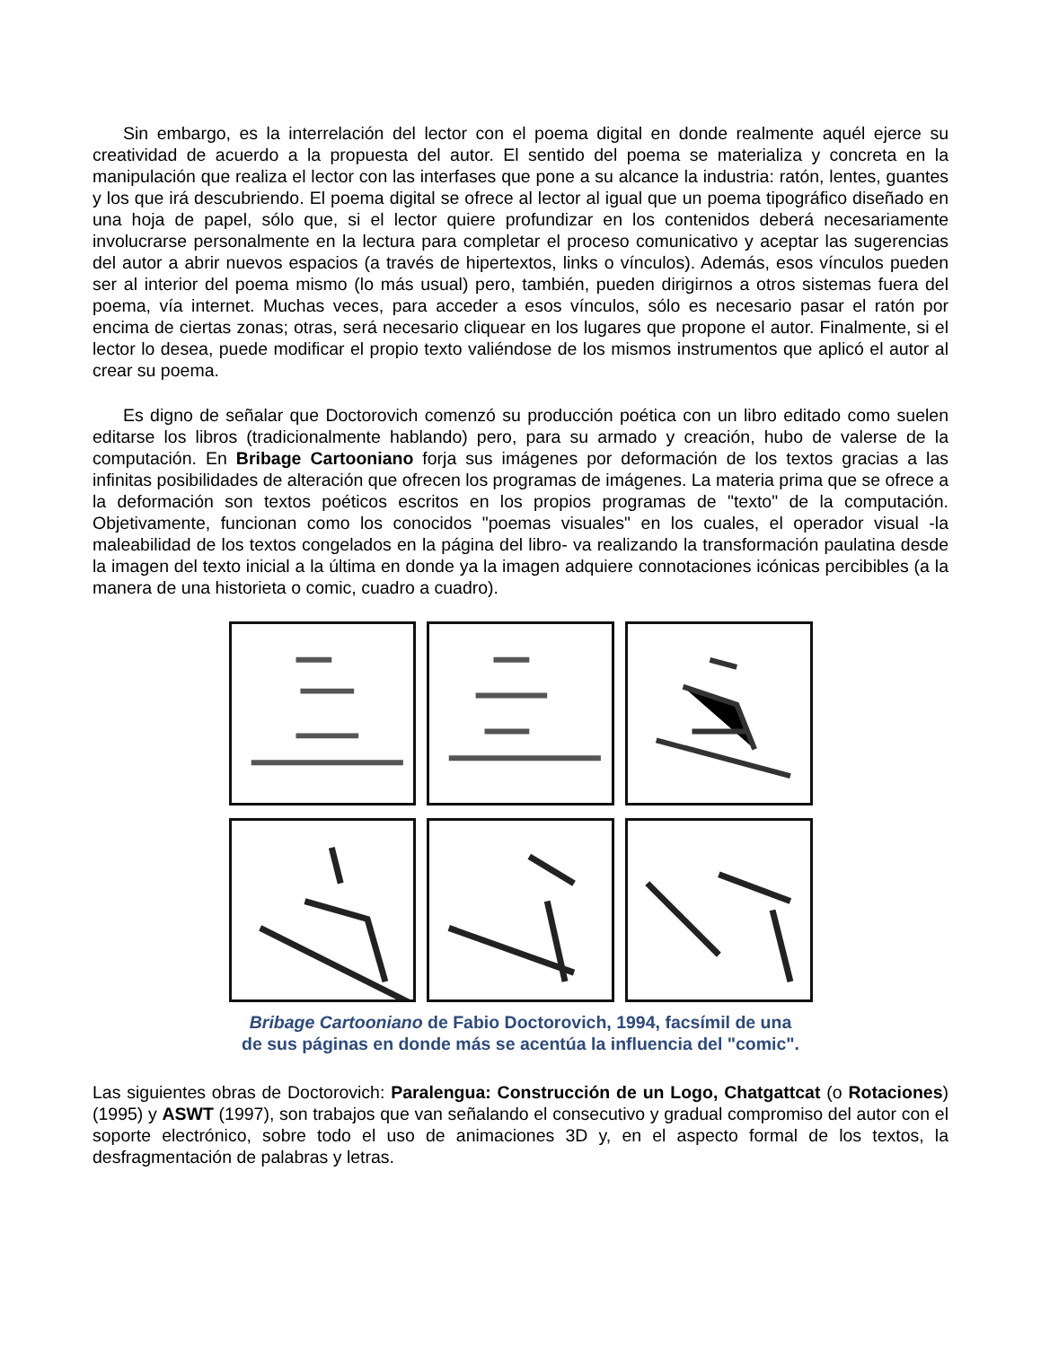Sin embargo, es la interrelación del lector con el poema digital en donde realmente aquél ejerce su creatividad de acuerdo a la propuesta del autor. El sentido del poema se materializa y concreta en la manipulación que realiza el lector con las interfases que pone a su alcance la industria: ratón, lentes, guantes y los que irá descubriendo. El poema digital se ofrece al lector al igual que un poema tipográfico diseñado en una hoja de papel, sólo que, si el lector quiere profundizar en los contenidos deberá necesariamente involucrarse personalmente en la lectura para completar el proceso comunicativo y aceptar las sugerencias del autor a abrir nuevos espacios (a través de hipertextos, links o vínculos). Además, esos vínculos pueden ser al interior del poema mismo (lo más usual) pero, también, pueden dirigirnos a otros sistemas fuera del poema, vía internet. Muchas veces, para acceder a esos vínculos, sólo es necesario pasar el ratón por encima de ciertas zonas; otras, será necesario cliquear en los lugares que propone el autor. Finalmente, si el lector lo desea, puede modificar el propio texto valiéndose de los mismos instrumentos que aplicó el autor al crear su poema.
Es digno de señalar que Doctorovich comenzó su producción poética con un libro editado como suelen editarse los libros (tradicionalmente hablando) pero, para su armado y creación, hubo de valerse de la computación. En Bribage Cartooniano forja sus imágenes por deformación de los textos gracias a las infinitas posibilidades de alteración que ofrecen los programas de imágenes. La materia prima que se ofrece a la deformación son textos poéticos escritos en los propios programas de "texto" de la computación. Objetivamente, funcionan como los conocidos "poemas visuales" en los cuales, el operador visual -la maleabilidad de los textos congelados en la página del libro- va realizando la transformación paulatina desde la imagen del texto inicial a la última en donde ya la imagen adquiere connotaciones icónicas percibibles (a la manera de una historieta o comic, cuadro a cuadro).
Bribage Cartooniano de Fabio Doctorovich, 1994, facsímil de una
de sus páginas en donde más se acentúa la influencia del "comic".
Las siguientes obras de Doctorovich: Paralengua: Construcción de un Logo, Chatgattcat (o Rotaciones) (1995) y ASWT (1997), son trabajos que van señalando el consecutivo y gradual compromiso del autor con el soporte electrónico, sobre todo el uso de animaciones 3D y, en el aspecto formal de los textos, la desfragmentación de palabras y letras.